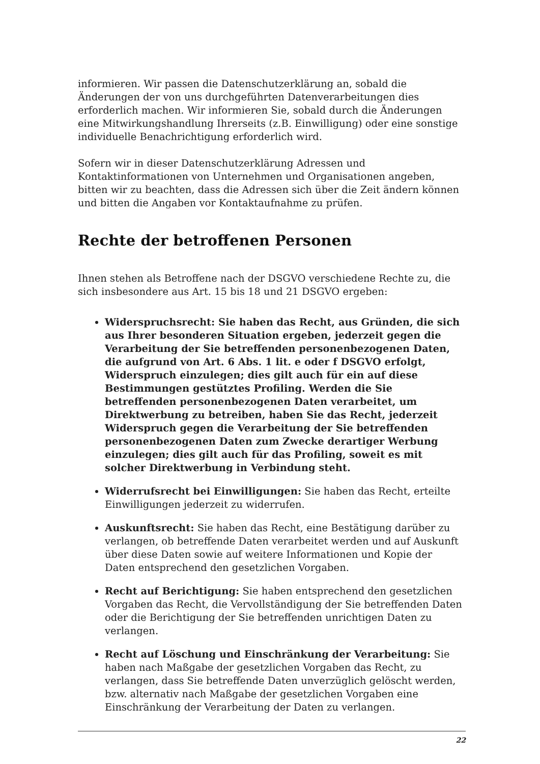informieren. Wir passen die Datenschutzerklärung an, sobald die Änderungen der von uns durchgeführten Datenverarbeitungen dies erforderlich machen. Wir informieren Sie, sobald durch die Änderungen eine Mitwirkungshandlung Ihrerseits (z.B. Einwilligung) oder eine sonstige individuelle Benachrichtigung erforderlich wird.
Sofern wir in dieser Datenschutzerklärung Adressen und Kontaktinformationen von Unternehmen und Organisationen angeben, bitten wir zu beachten, dass die Adressen sich über die Zeit ändern können und bitten die Angaben vor Kontaktaufnahme zu prüfen.
Rechte der betroffenen Personen
Ihnen stehen als Betroffene nach der DSGVO verschiedene Rechte zu, die sich insbesondere aus Art. 15 bis 18 und 21 DSGVO ergeben:
Widerspruchsrecht: Sie haben das Recht, aus Gründen, die sich aus Ihrer besonderen Situation ergeben, jederzeit gegen die Verarbeitung der Sie betreffenden personenbezogenen Daten, die aufgrund von Art. 6 Abs. 1 lit. e oder f DSGVO erfolgt, Widerspruch einzulegen; dies gilt auch für ein auf diese Bestimmungen gestütztes Profiling. Werden die Sie betreffenden personenbezogenen Daten verarbeitet, um Direktwerbung zu betreiben, haben Sie das Recht, jederzeit Widerspruch gegen die Verarbeitung der Sie betreffenden personenbezogenen Daten zum Zwecke derartiger Werbung einzulegen; dies gilt auch für das Profiling, soweit es mit solcher Direktwerbung in Verbindung steht.
Widerrufsrecht bei Einwilligungen: Sie haben das Recht, erteilte Einwilligungen jederzeit zu widerrufen.
Auskunftsrecht: Sie haben das Recht, eine Bestätigung darüber zu verlangen, ob betreffende Daten verarbeitet werden und auf Auskunft über diese Daten sowie auf weitere Informationen und Kopie der Daten entsprechend den gesetzlichen Vorgaben.
Recht auf Berichtigung: Sie haben entsprechend den gesetzlichen Vorgaben das Recht, die Vervollständigung der Sie betreffenden Daten oder die Berichtigung der Sie betreffenden unrichtigen Daten zu verlangen.
Recht auf Löschung und Einschränkung der Verarbeitung: Sie haben nach Maßgabe der gesetzlichen Vorgaben das Recht, zu verlangen, dass Sie betreffende Daten unverzüglich gelöscht werden, bzw. alternativ nach Maßgabe der gesetzlichen Vorgaben eine Einschränkung der Verarbeitung der Daten zu verlangen.
22